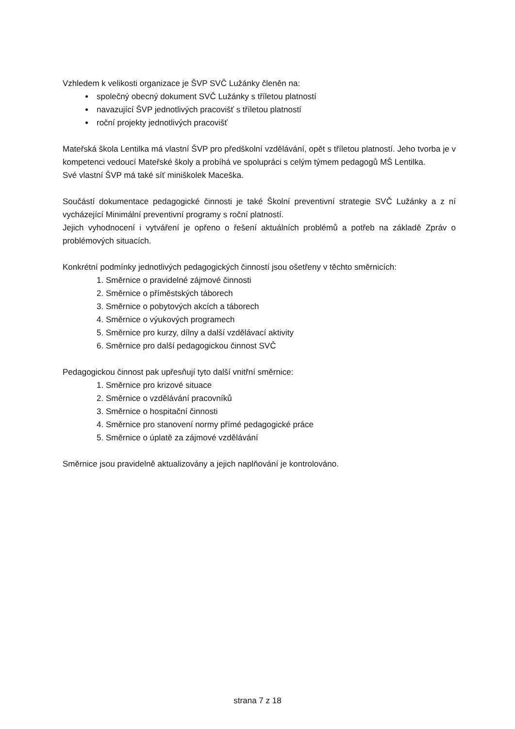Vzhledem k velikosti organizace je ŠVP SVČ Lužánky členěn na:
společný obecný dokument SVČ Lužánky s tříletou platností
navazující ŠVP jednotlivých pracovišť s tříletou platností
roční projekty jednotlivých pracovišť
Mateřská škola Lentilka má vlastní ŠVP pro předškolní vzdělávání, opět s tříletou platností. Jeho tvorba je v kompetenci vedoucí Mateřské školy a probíhá ve spolupráci s celým týmem pedagogů MŠ Lentilka.
Své vlastní ŠVP má také síť miniškolek Maceška.
Součástí dokumentace pedagogické činnosti je také Školní preventivní strategie SVČ Lužánky a z ní vycházející Minimální preventivní programy s roční platností.
Jejich vyhodnocení i vytváření je opřeno o řešení aktuálních problémů a potřeb na základě Zpráv o problémových situacích.
Konkrétní podmínky jednotlivých pedagogických činností jsou ošetřeny v těchto směrnicích:
1. Směrnice o pravidelné zájmové činnosti
2. Směrnice o příměstských táborech
3. Směrnice o pobytových akcích a táborech
4. Směrnice o výukových programech
5. Směrnice pro kurzy, dílny a další vzdělávací aktivity
6. Směrnice pro další pedagogickou činnost SVČ
Pedagogickou činnost pak upřesňují tyto další vnitřní směrnice:
1. Směrnice pro krizové situace
2. Směrnice o vzdělávání pracovníků
3. Směrnice o hospitační činnosti
4. Směrnice pro stanovení normy přímé pedagogické práce
5. Směrnice o úplatě za zájmové vzdělávání
Směrnice jsou pravidelně aktualizovány a jejich naplňování je kontrolováno.
strana 7 z 18